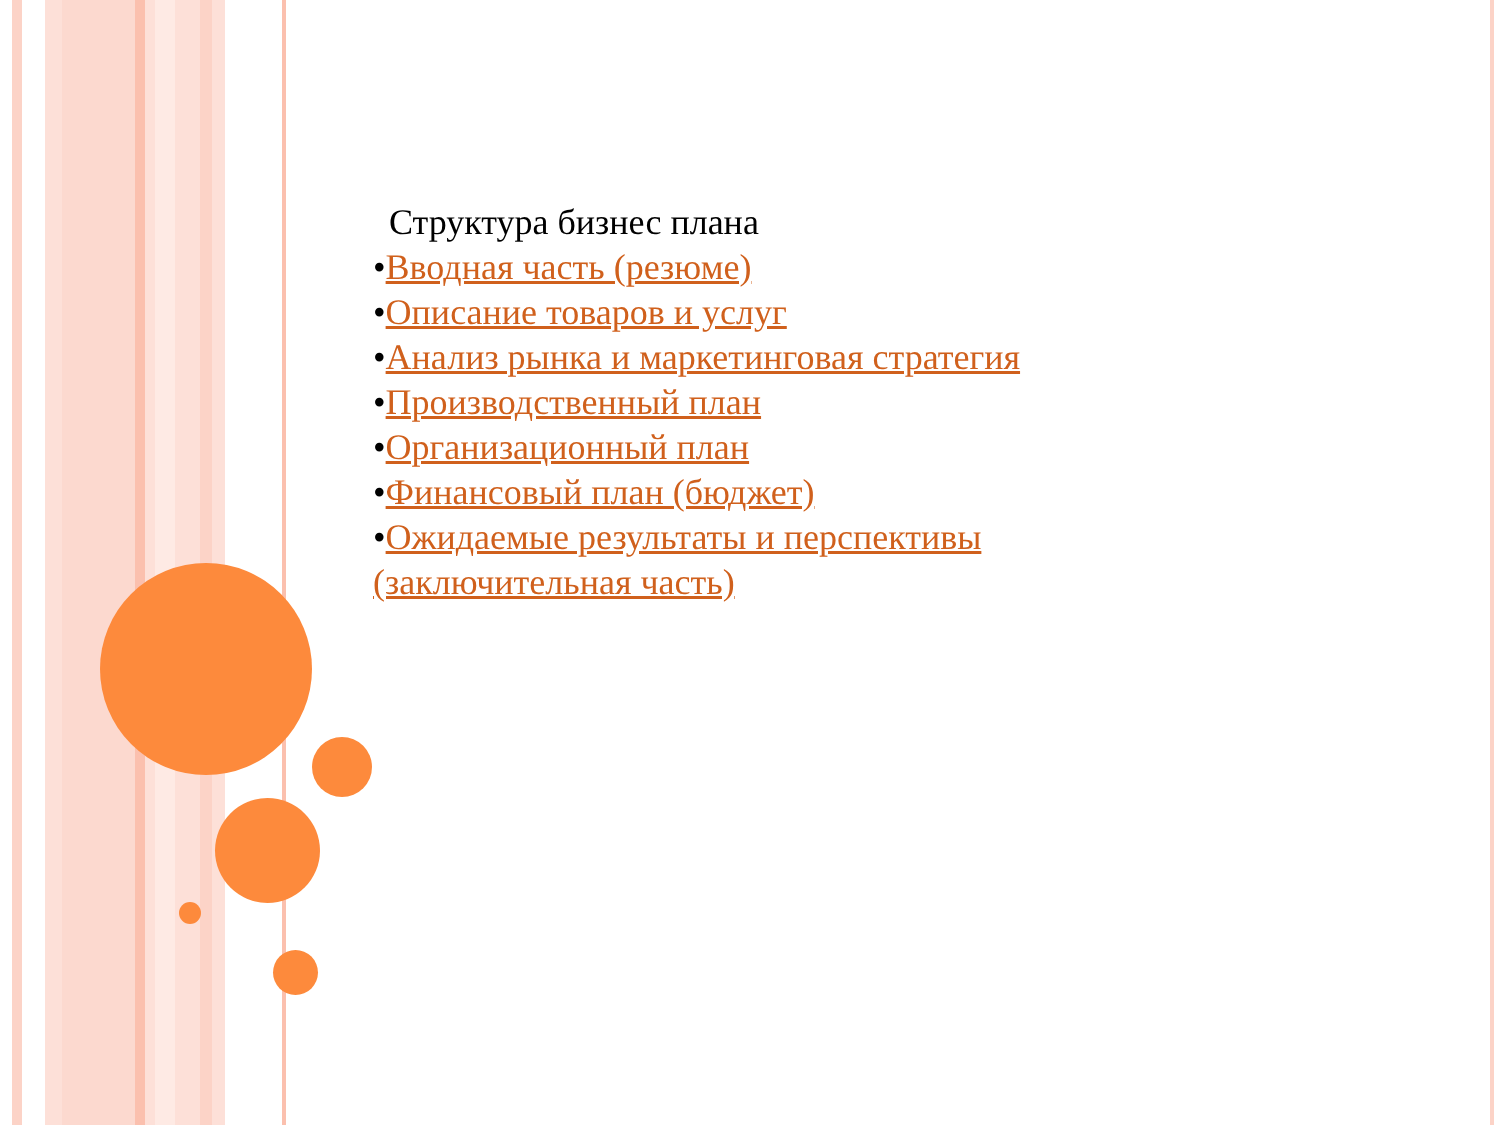Структура бизнес плана
•Вводная часть (резюме)
•Описание товаров и услуг
•Анализ рынка и маркетинговая стратегия
•Производственный план
•Организационный план
•Финансовый план (бюджет)
•Ожидаемые результаты и перспективы
(заключительная часть)